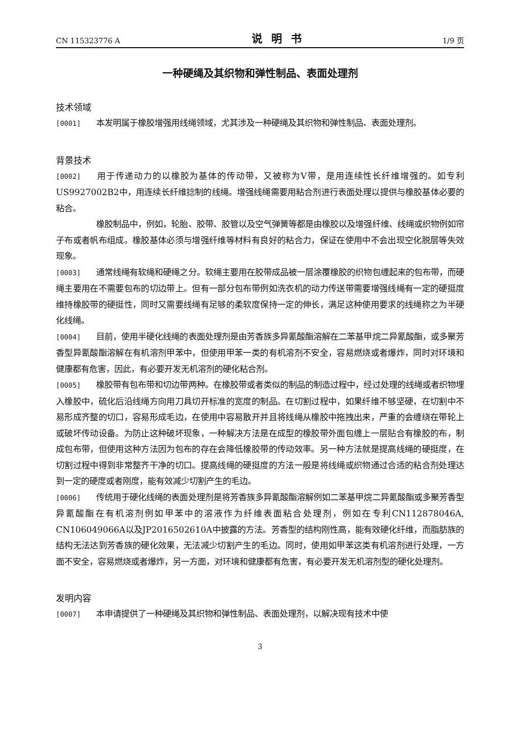CN 115323776 A 说明书 1/9 页
一种硬绳及其织物和弹性制品、表面处理剂
技术领域
[0001] 本发明属于橡胶增强用线绳领域，尤其涉及一种硬绳及其织物和弹性制品、表面处理剂。
背景技术
[0002] 用于传递动力的以橡胶为基体的传动带，又被称为V带，是用连续性长纤维增强的。如专利US9927002B2中，用连续长纤维捻制的线绳。增强线绳需要用粘合剂进行表面处理以提供与橡胶基体必要的粘合。
橡胶制品中，例如，轮胎、胶带、胶管以及空气弹簧等都是由橡胶以及增强纤维、线绳或织物例如帘子布或者帆布组成。橡胶基体必须与增强纤维等材料有良好的粘合力，保证在使用中不会出现空化脱层等失效现象。
[0003] 通常线绳有软绳和硬绳之分。软绳主要用在胶带成品被一层涂覆橡胶的织物包缠起来的包布带，而硬绳主要用在不需要包布的切边带上。但有一部分包布带例如洗衣机的动力传送带需要增强线绳有一定的硬挺度维持橡胶带的硬挺性，同时又需要线绳有足够的柔软度保持一定的伸长，满足这种使用要求的线绳称之为半硬化线绳。
[0004] 目前，使用半硬化线绳的表面处理剂是由芳香族多异氰酸酯溶解在二苯基甲烷二异氰酸酯，或多聚芳香型异氰酸酯溶解在有机溶剂甲苯中，但使用甲苯一类的有机溶剂不安全，容易燃烧或者爆炸，同时对环境和健康都有危害，因此，有必要开发无机溶剂的硬化粘合剂。
[0005] 橡胶带有包布带和切边带两种。在橡胶带或者类似的制品的制造过程中，经过处理的线绳或者织物埋入橡胶中，硫化后沿线绳方向用刀具切开标准的宽度的制品。在切割过程中，如果纤维不够坚硬，在切割中不易形成齐整的切口，容易形成毛边，在使用中容易散开并且将线绳从橡胶中拖拽出来，严重的会缠绕在带轮上或破坏传动设备。为防止这种破坏现象，一种解决方法是在成型的橡胶带外面包缠上一层贴合有橡胶的布，制成包布带，但使用这种方法因为包布的存在会降低橡胶带的传动效率。另一种方法就是提高线绳的硬挺度，在切割过程中得到非常整齐干净的切口。提高线绳的硬挺度的方法一般是将线绳或织物通过合适的粘合剂处理达到一定的硬度或者刚度，能有效减少切割产生的毛边。
[0006] 传统用于硬化线绳的表面处理剂是将芳香族多异氰酸酯溶解例如二苯基甲烷二异氰酸酯或多聚芳香型异氰酸酯在有机溶剂例如甲苯中的溶液作为纤维表面粘合处理剂，例如在专利CN112878046A, CN106049066A以及JP2016502610A中披露的方法。芳香型的结构刚性高，能有效硬化纤维，而脂肪族的结构无法达到芳香族的硬化效果，无法减少切割产生的毛边。同时，使用如甲苯这类有机溶剂进行处理，一方面不安全，容易燃烧或者爆炸，另一方面，对环境和健康都有危害，有必要开发无机溶剂型的硬化处理剂。
发明内容
[0007] 本申请提供了一种硬绳及其织物和弹性制品、表面处理剂，以解决现有技术中使
3